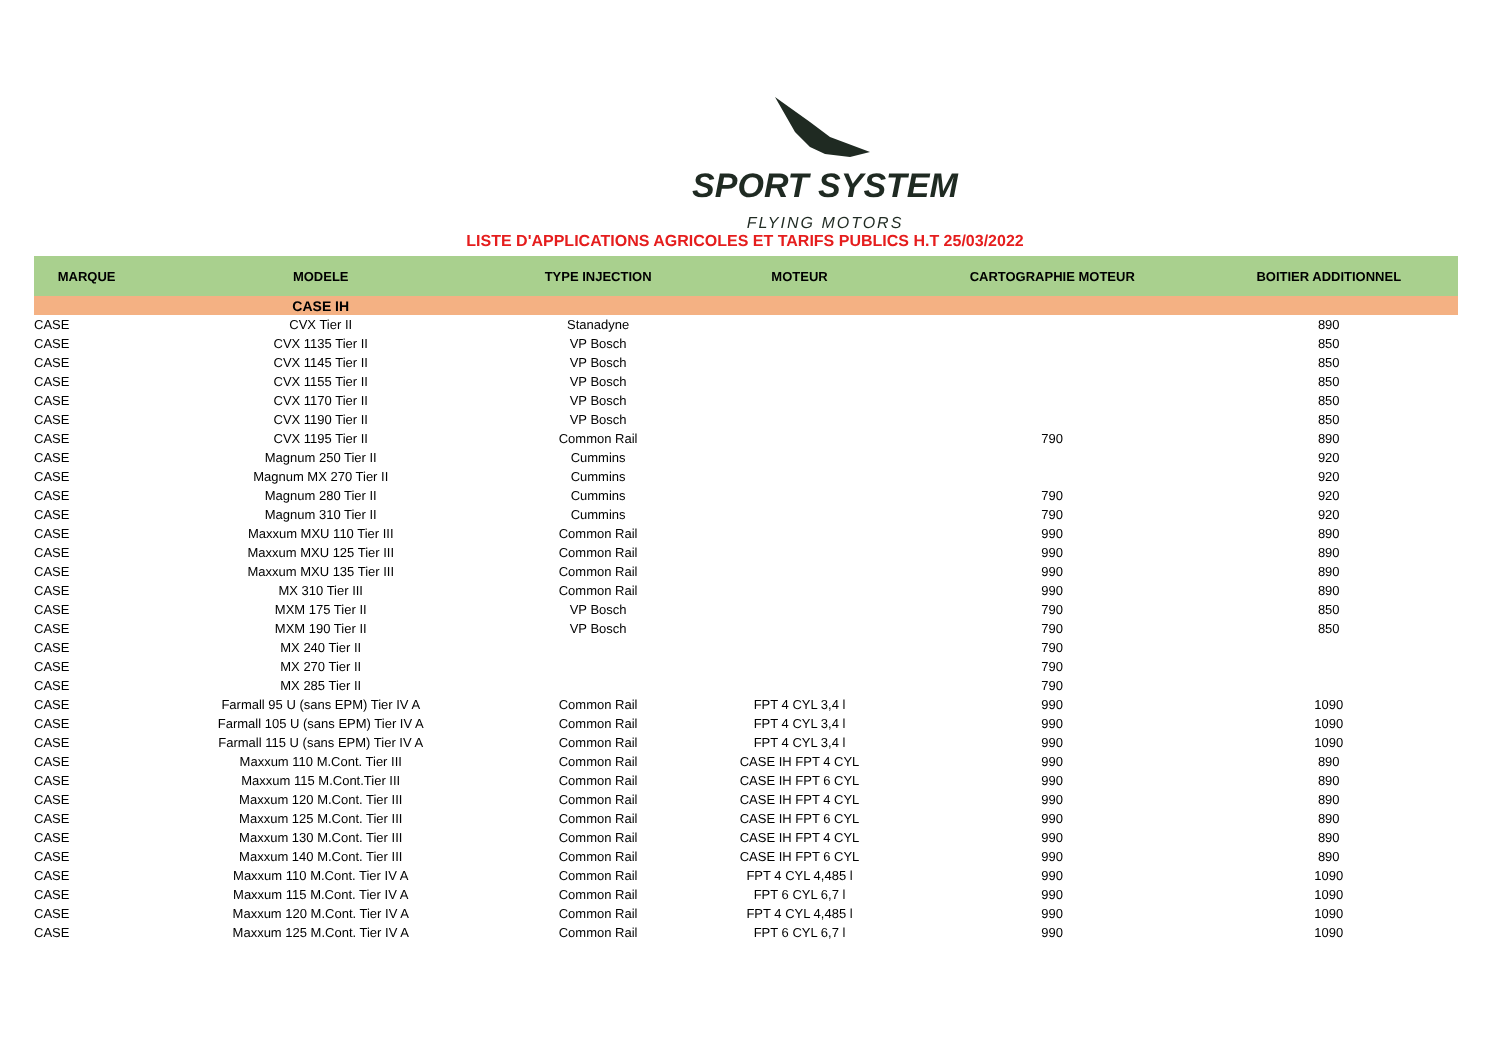SPORT SYSTEM
FLYING MOTORS
LISTE D'APPLICATIONS AGRICOLES ET TARIFS PUBLICS H.T 25/03/2022
| MARQUE | MODELE | TYPE INJECTION | MOTEUR | CARTOGRAPHIE MOTEUR | BOITIER ADDITIONNEL |
| --- | --- | --- | --- | --- | --- |
| | CASE IH | | | | |
| CASE | CVX Tier II | Stanadyne | | | 890 |
| CASE | CVX 1135 Tier II | VP Bosch | | | 850 |
| CASE | CVX 1145 Tier II | VP Bosch | | | 850 |
| CASE | CVX 1155 Tier II | VP Bosch | | | 850 |
| CASE | CVX 1170 Tier II | VP Bosch | | | 850 |
| CASE | CVX 1190 Tier II | VP Bosch | | | 850 |
| CASE | CVX 1195 Tier II | Common Rail | | 790 | 890 |
| CASE | Magnum 250 Tier II | Cummins | | | 920 |
| CASE | Magnum MX 270 Tier II | Cummins | | | 920 |
| CASE | Magnum 280 Tier II | Cummins | | 790 | 920 |
| CASE | Magnum 310 Tier II | Cummins | | 790 | 920 |
| CASE | Maxxum MXU 110 Tier III | Common Rail | | 990 | 890 |
| CASE | Maxxum MXU 125 Tier III | Common Rail | | 990 | 890 |
| CASE | Maxxum MXU 135 Tier III | Common Rail | | 990 | 890 |
| CASE | MX 310 Tier III | Common Rail | | 990 | 890 |
| CASE | MXM 175 Tier II | VP Bosch | | 790 | 850 |
| CASE | MXM 190 Tier II | VP Bosch | | 790 | 850 |
| CASE | MX 240 Tier II | | | 790 | |
| CASE | MX 270 Tier II | | | 790 | |
| CASE | MX 285 Tier II | | | 790 | |
| CASE | Farmall 95 U (sans EPM) Tier IV A | Common Rail | FPT 4 CYL 3,4 l | 990 | 1090 |
| CASE | Farmall 105 U (sans EPM) Tier IV A | Common Rail | FPT 4 CYL 3,4 l | 990 | 1090 |
| CASE | Farmall 115 U (sans EPM) Tier IV A | Common Rail | FPT 4 CYL 3,4 l | 990 | 1090 |
| CASE | Maxxum 110 M.Cont. Tier III | Common Rail | CASE IH FPT 4 CYL | 990 | 890 |
| CASE | Maxxum 115 M.Cont.Tier III | Common Rail | CASE IH FPT 6 CYL | 990 | 890 |
| CASE | Maxxum 120 M.Cont. Tier III | Common Rail | CASE IH FPT 4 CYL | 990 | 890 |
| CASE | Maxxum 125 M.Cont. Tier III | Common Rail | CASE IH FPT 6 CYL | 990 | 890 |
| CASE | Maxxum 130 M.Cont. Tier III | Common Rail | CASE IH FPT 4 CYL | 990 | 890 |
| CASE | Maxxum 140 M.Cont. Tier III | Common Rail | CASE IH FPT 6 CYL | 990 | 890 |
| CASE | Maxxum 110 M.Cont. Tier IV A | Common Rail | FPT 4 CYL 4,485 l | 990 | 1090 |
| CASE | Maxxum 115 M.Cont. Tier IV A | Common Rail | FPT 6 CYL 6,7 l | 990 | 1090 |
| CASE | Maxxum 120 M.Cont. Tier IV A | Common Rail | FPT 4 CYL 4,485 l | 990 | 1090 |
| CASE | Maxxum 125 M.Cont. Tier IV A | Common Rail | FPT 6 CYL 6,7 l | 990 | 1090 |